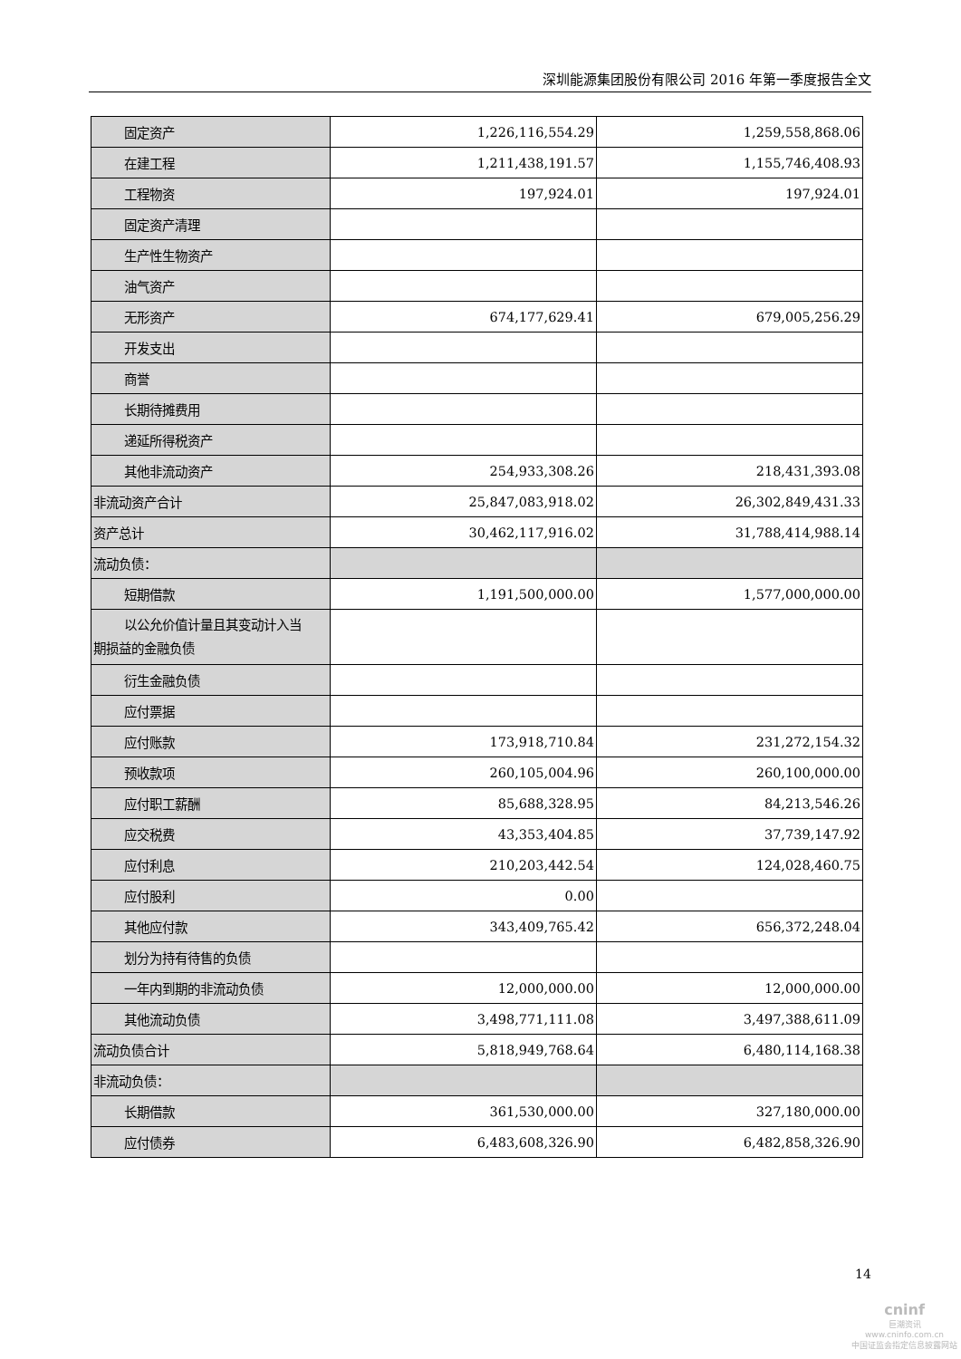深圳能源集团股份有限公司 2016 年第一季度报告全文
| 固定资产 | 1,226,116,554.29 | 1,259,558,868.06 |
| 在建工程 | 1,211,438,191.57 | 1,155,746,408.93 |
| 工程物资 | 197,924.01 | 197,924.01 |
| 固定资产清理 | | |
| 生产性生物资产 | | |
| 油气资产 | | |
| 无形资产 | 674,177,629.41 | 679,005,256.29 |
| 开发支出 | | |
| 商誉 | | |
| 长期待摊费用 | | |
| 递延所得税资产 | | |
| 其他非流动资产 | 254,933,308.26 | 218,431,393.08 |
| 非流动资产合计 | 25,847,083,918.02 | 26,302,849,431.33 |
| 资产总计 | 30,462,117,916.02 | 31,788,414,988.14 |
| 流动负债： | | |
| 短期借款 | 1,191,500,000.00 | 1,577,000,000.00 |
| 以公允价值计量且其变动计入当 期损益的金融负债 | | |
| 衍生金融负债 | | |
| 应付票据 | | |
| 应付账款 | 173,918,710.84 | 231,272,154.32 |
| 预收款项 | 260,105,004.96 | 260,100,000.00 |
| 应付职工薪酬 | 85,688,328.95 | 84,213,546.26 |
| 应交税费 | 43,353,404.85 | 37,739,147.92 |
| 应付利息 | 210,203,442.54 | 124,028,460.75 |
| 应付股利 | 0.00 | |
| 其他应付款 | 343,409,765.42 | 656,372,248.04 |
| 划分为持有待售的负债 | | |
| 一年内到期的非流动负债 | 12,000,000.00 | 12,000,000.00 |
| 其他流动负债 | 3,498,771,111.08 | 3,497,388,611.09 |
| 流动负债合计 | 5,818,949,768.64 | 6,480,114,168.38 |
| 非流动负债： | | |
| 长期借款 | 361,530,000.00 | 327,180,000.00 |
| 应付债券 | 6,483,608,326.90 | 6,482,858,326.90 |
14
cninf
巨潮资讯
www.cninfo.com.cn
中国证监会指定信息披露网站